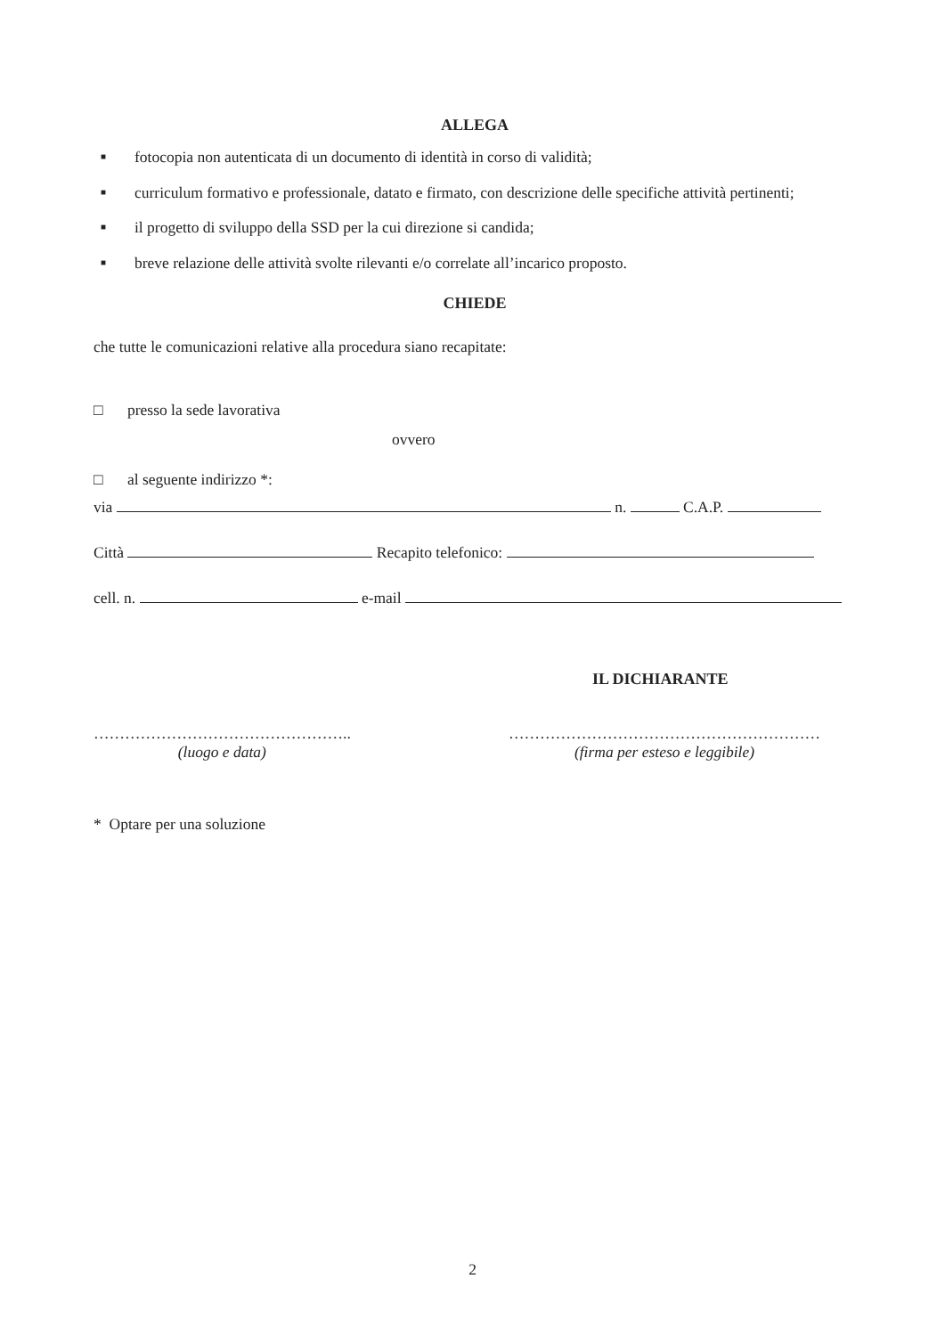ALLEGA
■ fotocopia non autenticata di un documento di identità in corso di validità;
■ curriculum formativo e professionale, datato e firmato, con descrizione delle specifiche attività pertinenti;
■ il progetto di sviluppo della SSD per la cui direzione si candida;
■ breve relazione delle attività svolte rilevanti e/o correlate all’incarico proposto.
CHIEDE
che tutte le comunicazioni relative alla procedura siano recapitate:
□ presso la sede lavorativa
ovvero
□ al seguente indirizzo *:
via n. C.A.P.
Città Recapito telefonico:
cell. n. e-mail
IL DICHIARANTE
…………………………………………..
(luogo e data)
……………………………………………………
(firma per esteso e leggibile)
* Optare per una soluzione
2